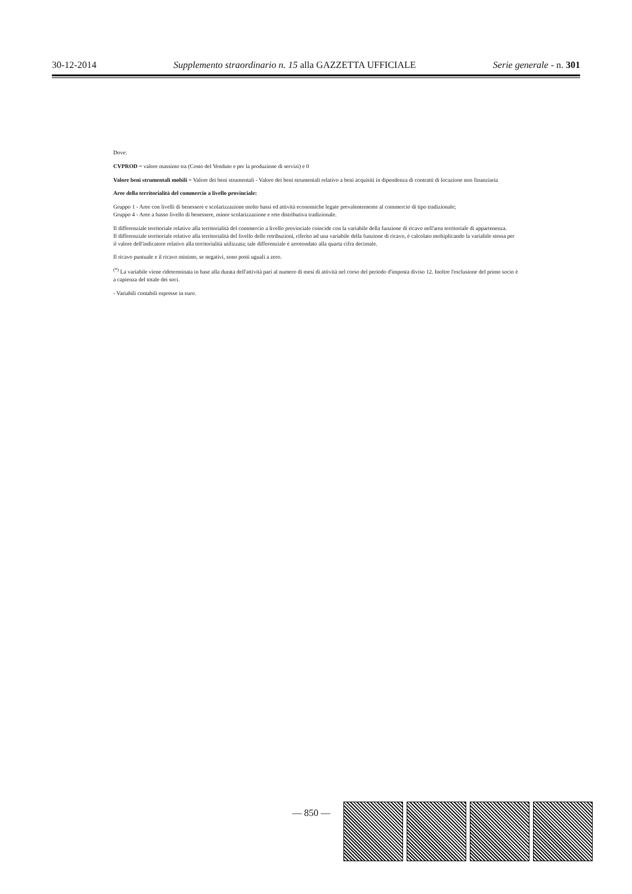30-12-2014 Supplemento straordinario n. 15 alla GAZZETTA UFFICIALE Serie generale - n. 301
Dove:
CVPROD = valore massimo tra (Costo del Venduto e per la produzione di servizi) e 0
Valore beni strumentali mobili = Valore dei beni strumentali - Valore dei beni strumentali relativo a beni acquisiti in dipendenza di contratti di locazione non finanziaria
Aree della territorialità del commercio a livello provinciale:
Gruppo 1 - Aree con livelli di benessere e scolarizzazione molto bassi ed attività economiche legate prevalentemente al commercio di tipo tradizionale;
Gruppo 4 - Aree a basso livello di benessere, minor scolarizzazione e rete distributiva tradizionale.
Il differenziale territoriale relativo alla territorialità del commercio a livello provinciale coincide con la variabile della funzione di ricavo nell'area territoriale di appartenenza.
Il differenziale territoriale relativo alla territorialità del livello delle retribuzioni, riferito ad una variabile della funzione di ricavo, è calcolato moltiplicando la variabile stessa per il valore dell'indicatore relativo alla territorialità utilizzata; tale differenziale è arrotondato alla quarta cifra decimale.
Il ricavo puntuale e il ricavo minimo, se negativi, sono posti uguali a zero.
<sup>(*)</sup> La variabile viene rideterminata in base alla durata dell'attività pari al numero di mesi di attività nel corso del periodo d'imposta diviso 12. Inoltre l'esclusione del primo socio è a capienza del totale dei soci.
- Variabili contabili espresse in euro.
— 850 —